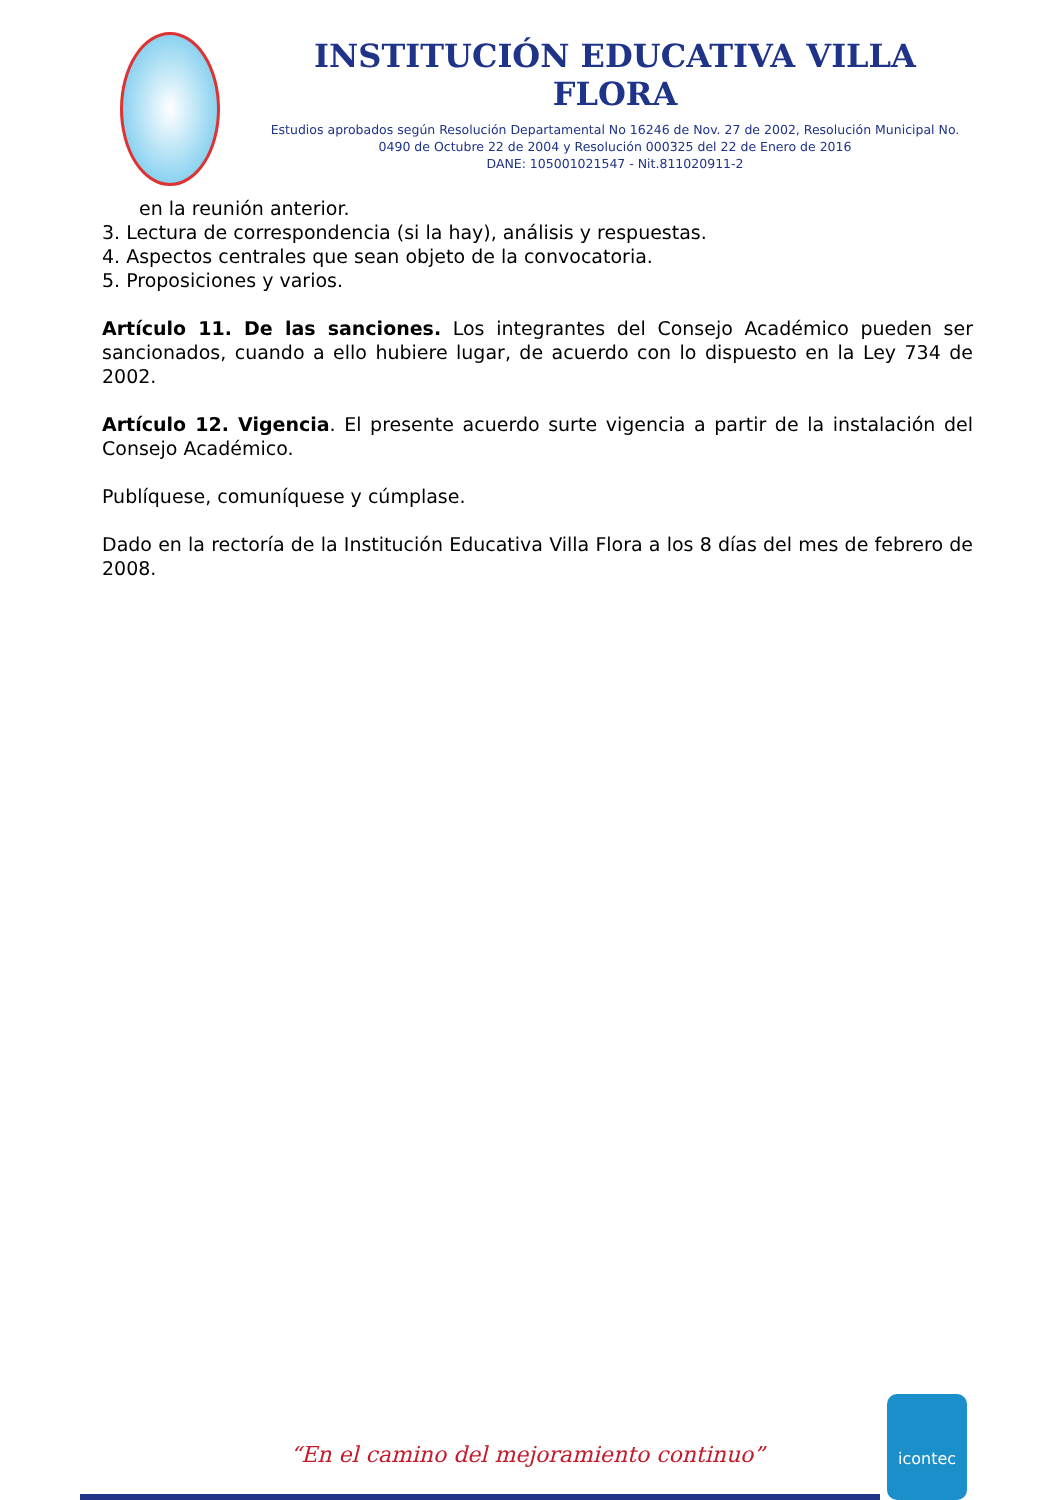INSTITUCIÓN EDUCATIVA VILLA FLORA
Estudios aprobados según Resolución Departamental No 16246 de Nov. 27 de 2002, Resolución Municipal No. 0490 de Octubre 22 de 2004 y Resolución 000325 del 22 de Enero de 2016
DANE: 105001021547 - Nit.811020911-2
en la reunión anterior.
3. Lectura de correspondencia (si la hay), análisis y respuestas.
4. Aspectos centrales que sean objeto de la convocatoria.
5. Proposiciones y varios.
Artículo 11. De las sanciones. Los integrantes del Consejo Académico pueden ser sancionados, cuando a ello hubiere lugar, de acuerdo con lo dispuesto en la Ley 734 de 2002.
Artículo 12. Vigencia. El presente acuerdo surte vigencia a partir de la instalación del Consejo Académico.
Publíquese, comuníquese y cúmplase.
Dado en la rectoría de la Institución Educativa Villa Flora a los 8 días del mes de febrero de 2008.
“En el camino del mejoramiento continuo”
icontec